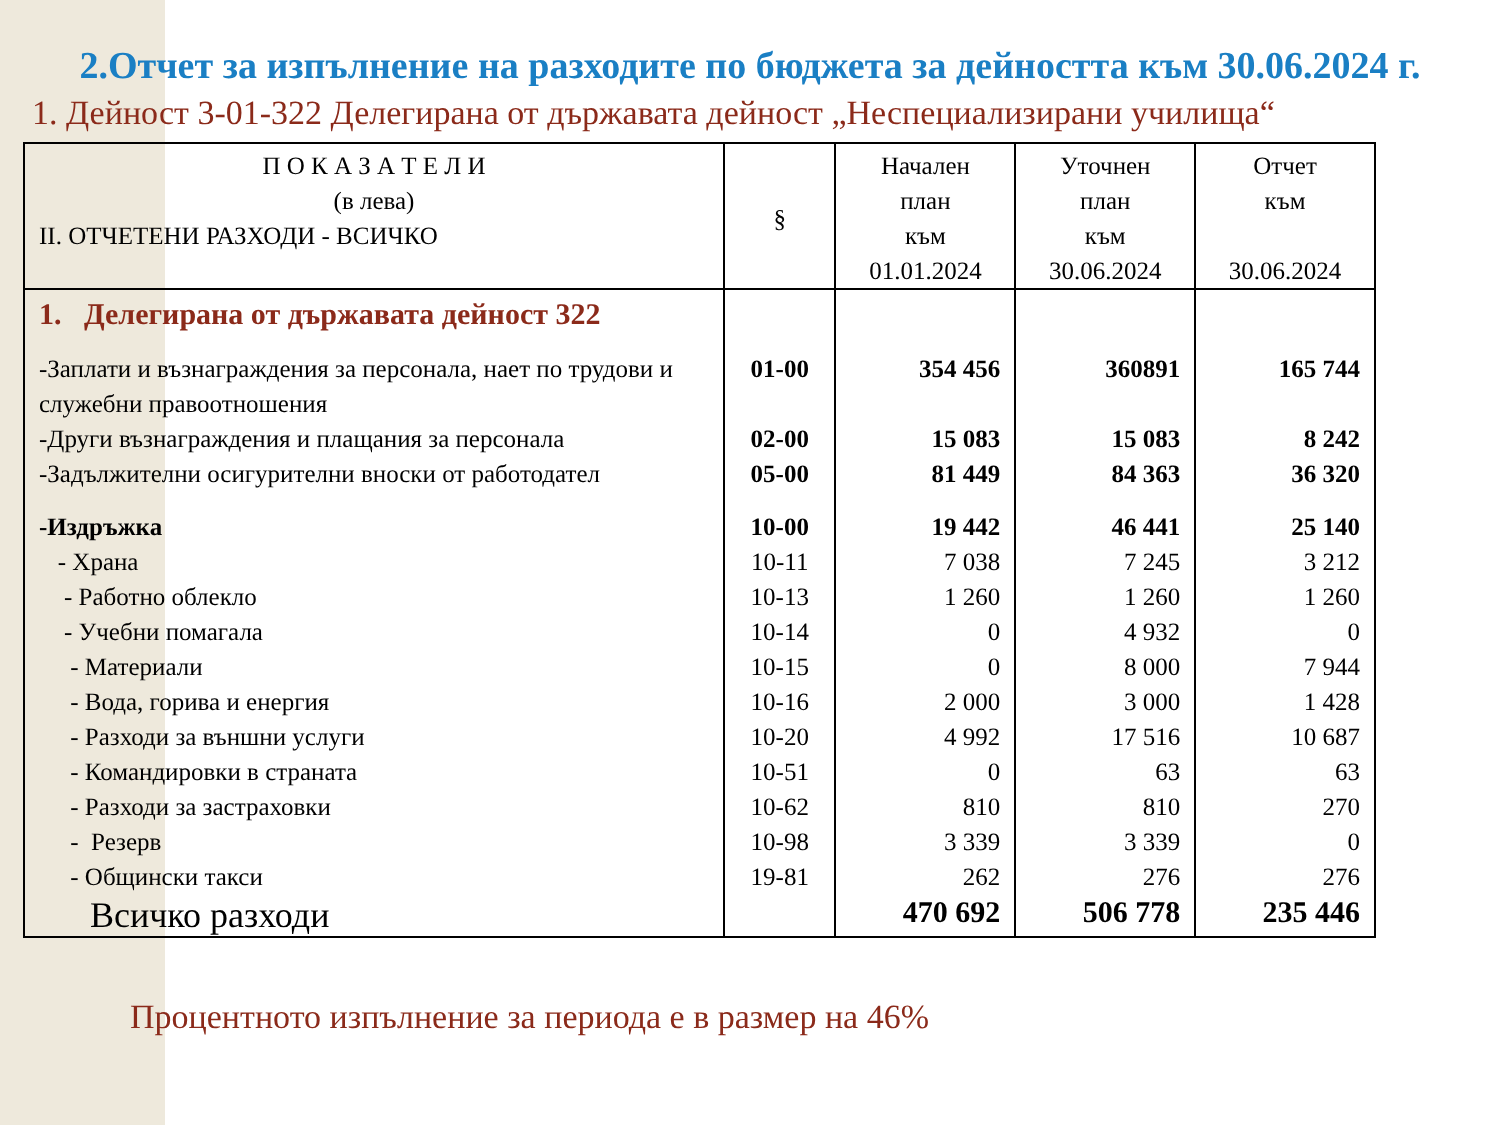2.Отчет за изпълнение на разходите по бюджета за дейността към 30.06.2024 г.
1. Дейност 3-01-322 Делегирана от държавата дейност „Неспециализирани училища“
| П О К А З А Т Е Л И (в лева) II. ОТЧЕТЕНИ РАЗХОДИ - ВСИЧКО | § | Начален план към 01.01.2024 | Уточнен план към 30.06.2024 | Отчет към 30.06.2024 |
| --- | --- | --- | --- | --- |
| 1. Делегирана от държавата дейност 322 | | | | |
| -Заплати и възнаграждения за персонала, нает по трудови и служебни правоотношения | 01-00 | 354 456 | 360891 | 165 744 |
| -Други възнаграждения и плащания за персонала | 02-00 | 15 083 | 15 083 | 8 242 |
| -Задължителни осигурителни вноски от работодател | 05-00 | 81 449 | 84 363 | 36 320 |
| -Издръжка | 10-00 | 19 442 | 46 441 | 25 140 |
| - Храна | 10-11 | 7 038 | 7 245 | 3 212 |
| - Работно облекло | 10-13 | 1 260 | 1 260 | 1 260 |
| - Учебни помагала | 10-14 | 0 | 4 932 | 0 |
| - Материали | 10-15 | 0 | 8 000 | 7 944 |
| - Вода, горива и енергия | 10-16 | 2 000 | 3 000 | 1 428 |
| - Разходи за външни услуги | 10-20 | 4 992 | 17 516 | 10 687 |
| - Командировки в страната | 10-51 | 0 | 63 | 63 |
| - Разходи за застраховки | 10-62 | 810 | 810 | 270 |
| - Резерв | 10-98 | 3 339 | 3 339 | 0 |
| - Общински такси | 19-81 | 262 | 276 | 276 |
| Всичко разходи | | 470 692 | 506 778 | 235 446 |
Процентното изпълнение за периода е в размер на 46%